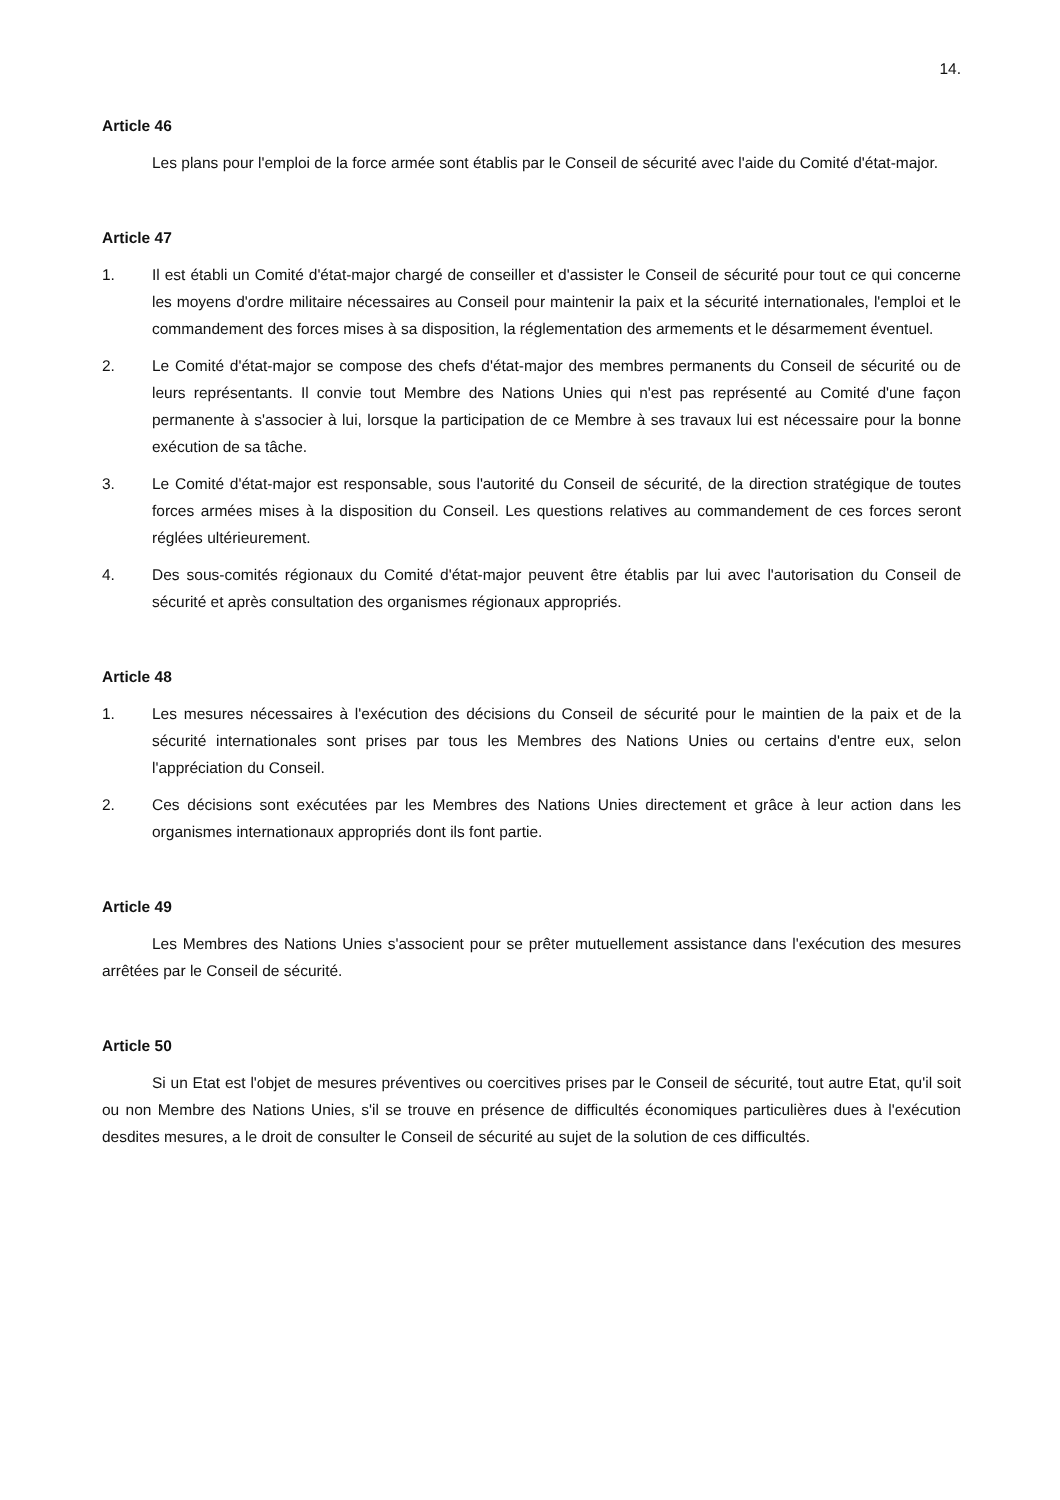14.
Article 46
Les plans pour l'emploi de la force armée sont établis par le Conseil de sécurité avec l'aide du Comité d'état-major.
Article 47
1. Il est établi un Comité d'état-major chargé de conseiller et d'assister le Conseil de sécurité pour tout ce qui concerne les moyens d'ordre militaire nécessaires au Conseil pour maintenir la paix et la sécurité internationales, l'emploi et le commandement des forces mises à sa disposition, la réglementation des armements et le désarmement éventuel.
2. Le Comité d'état-major se compose des chefs d'état-major des membres permanents du Conseil de sécurité ou de leurs représentants. Il convie tout Membre des Nations Unies qui n'est pas représenté au Comité d'une façon permanente à s'associer à lui, lorsque la participation de ce Membre à ses travaux lui est nécessaire pour la bonne exécution de sa tâche.
3. Le Comité d'état-major est responsable, sous l'autorité du Conseil de sécurité, de la direction stratégique de toutes forces armées mises à la disposition du Conseil. Les questions relatives au commandement de ces forces seront réglées ultérieurement.
4. Des sous-comités régionaux du Comité d'état-major peuvent être établis par lui avec l'autorisation du Conseil de sécurité et après consultation des organismes régionaux appropriés.
Article 48
1. Les mesures nécessaires à l'exécution des décisions du Conseil de sécurité pour le maintien de la paix et de la sécurité internationales sont prises par tous les Membres des Nations Unies ou certains d'entre eux, selon l'appréciation du Conseil.
2. Ces décisions sont exécutées par les Membres des Nations Unies directement et grâce à leur action dans les organismes internationaux appropriés dont ils font partie.
Article 49
Les Membres des Nations Unies s'associent pour se prêter mutuellement assistance dans l'exécution des mesures arrêtées par le Conseil de sécurité.
Article 50
Si un Etat est l'objet de mesures préventives ou coercitives prises par le Conseil de sécurité, tout autre Etat, qu'il soit ou non Membre des Nations Unies, s'il se trouve en présence de difficultés économiques particulières dues à l'exécution desdites mesures, a le droit de consulter le Conseil de sécurité au sujet de la solution de ces difficultés.